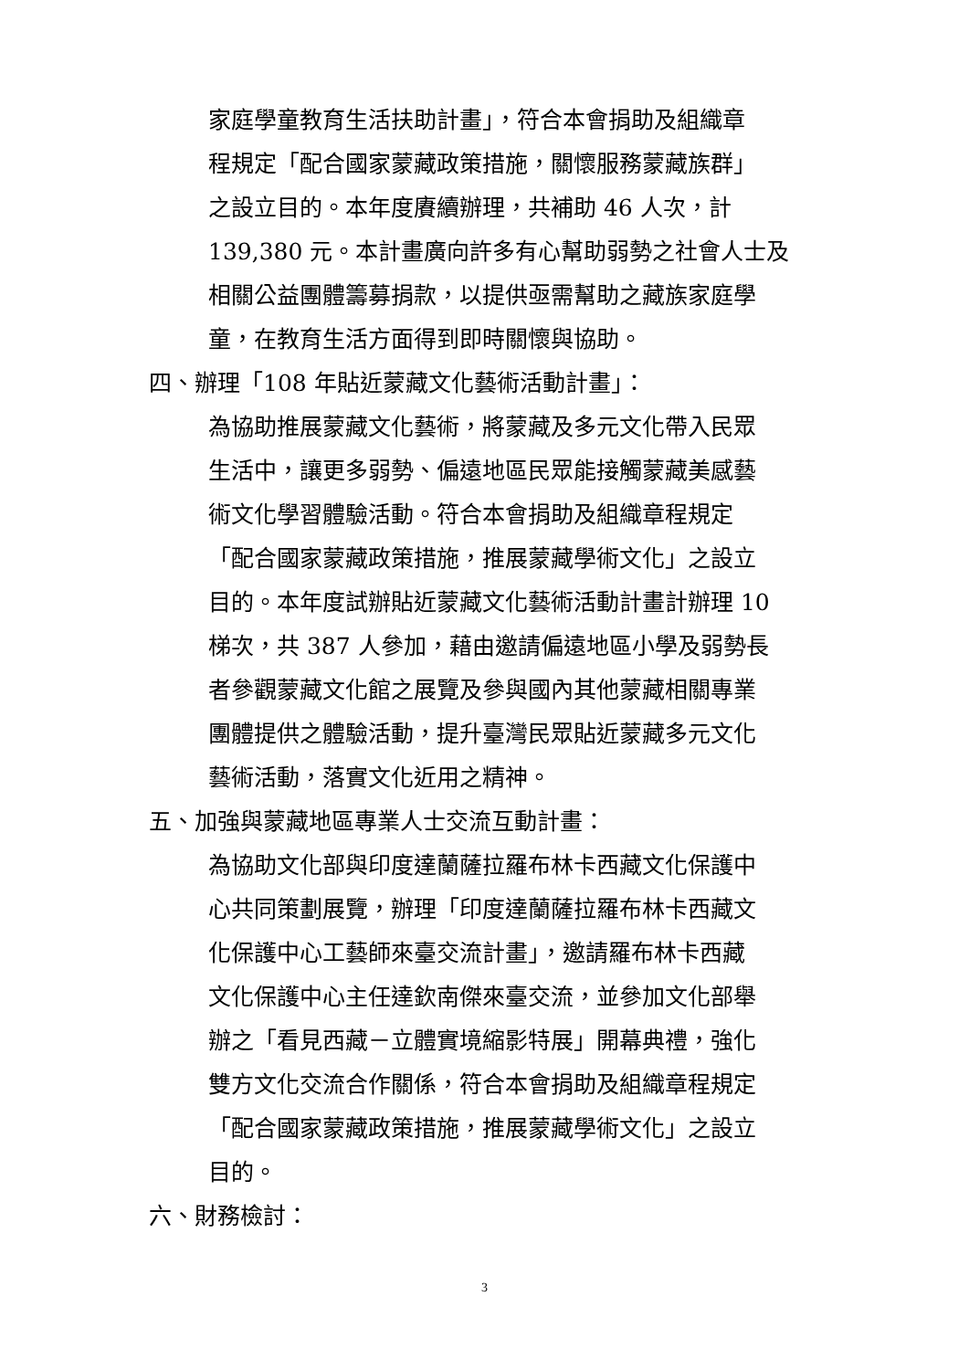家庭學童教育生活扶助計畫」，符合本會捐助及組織章
程規定「配合國家蒙藏政策措施，關懷服務蒙藏族群」
之設立目的。本年度賡續辦理，共補助 46 人次，計
139,380 元。本計畫廣向許多有心幫助弱勢之社會人士及
相關公益團體籌募捐款，以提供亟需幫助之藏族家庭學
童，在教育生活方面得到即時關懷與協助。
四、辦理「108 年貼近蒙藏文化藝術活動計畫」：
為協助推展蒙藏文化藝術，將蒙藏及多元文化帶入民眾
生活中，讓更多弱勢、偏遠地區民眾能接觸蒙藏美感藝
術文化學習體驗活動。符合本會捐助及組織章程規定
「配合國家蒙藏政策措施，推展蒙藏學術文化」之設立
目的。本年度試辦貼近蒙藏文化藝術活動計畫計辦理 10
梯次，共 387 人參加，藉由邀請偏遠地區小學及弱勢長
者參觀蒙藏文化館之展覽及參與國內其他蒙藏相關專業
團體提供之體驗活動，提升臺灣民眾貼近蒙藏多元文化
藝術活動，落實文化近用之精神。
五、加強與蒙藏地區專業人士交流互動計畫：
為協助文化部與印度達蘭薩拉羅布林卡西藏文化保護中
心共同策劃展覽，辦理「印度達蘭薩拉羅布林卡西藏文
化保護中心工藝師來臺交流計畫」，邀請羅布林卡西藏
文化保護中心主任達欽南傑來臺交流，並參加文化部舉
辦之「看見西藏－立體實境縮影特展」開幕典禮，強化
雙方文化交流合作關係，符合本會捐助及組織章程規定
「配合國家蒙藏政策措施，推展蒙藏學術文化」之設立
目的。
六、財務檢討：
3